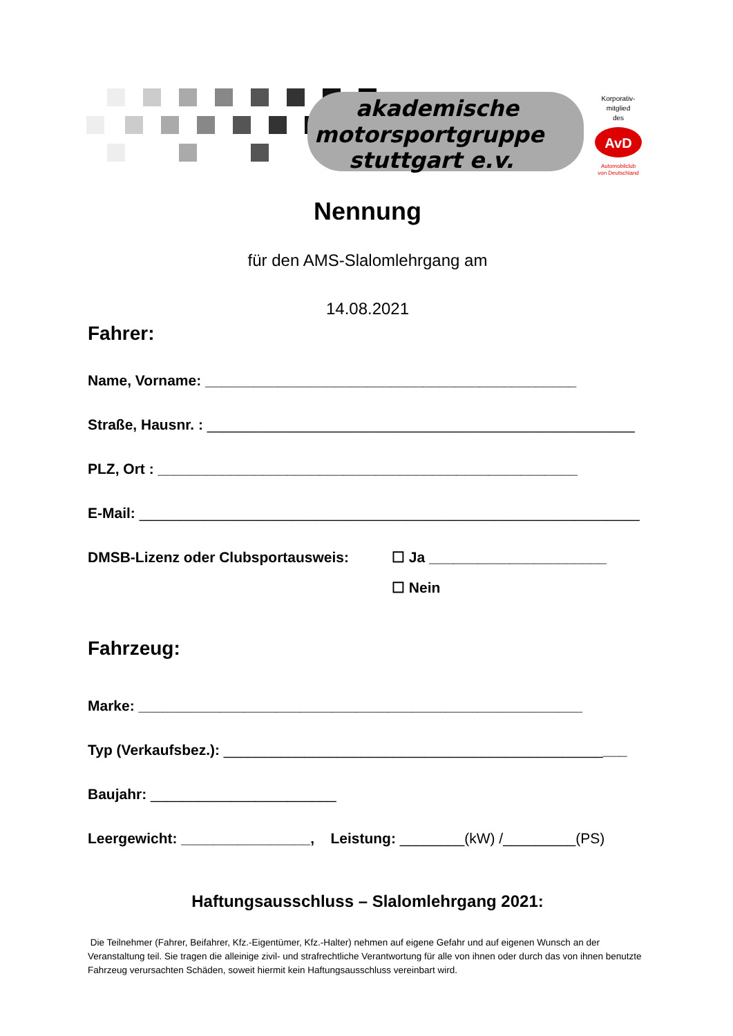akademische
motorsportgruppe
stuttgart e.v.
Korporativ-
mitglied
des
AvD
Automobilclub
von Deutschland
Nennung
für den AMS-Slalomlehrgang am
14.08.2021
Fahrer:
Name, Vorname: ______________________________________________
Straße, Hausnr. : _____________________________________________________
PLZ, Ort : ____________________________________________________
E-Mail: ______________________________________________________________
DMSB-Lizenz oder Clubsportausweis: ☐ Ja ______________________
☐ Nein
Fahrzeug:
Marke: _______________________________________________________
Typ (Verkaufsbez.): __________________________________________________
Baujahr: _______________________
Leergewicht: ________________, Leistung: ________(kW) /_________(PS)
Haftungsausschluss – Slalomlehrgang 2021:
Die Teilnehmer (Fahrer, Beifahrer, Kfz.-Eigentümer, Kfz.-Halter) nehmen auf eigene Gefahr und auf eigenen Wunsch an der Veranstaltung teil. Sie tragen die alleinige zivil- und strafrechtliche Verantwortung für alle von ihnen oder durch das von ihnen benutzte Fahrzeug verursachten Schäden, soweit hiermit kein Haftungsausschluss vereinbart wird.